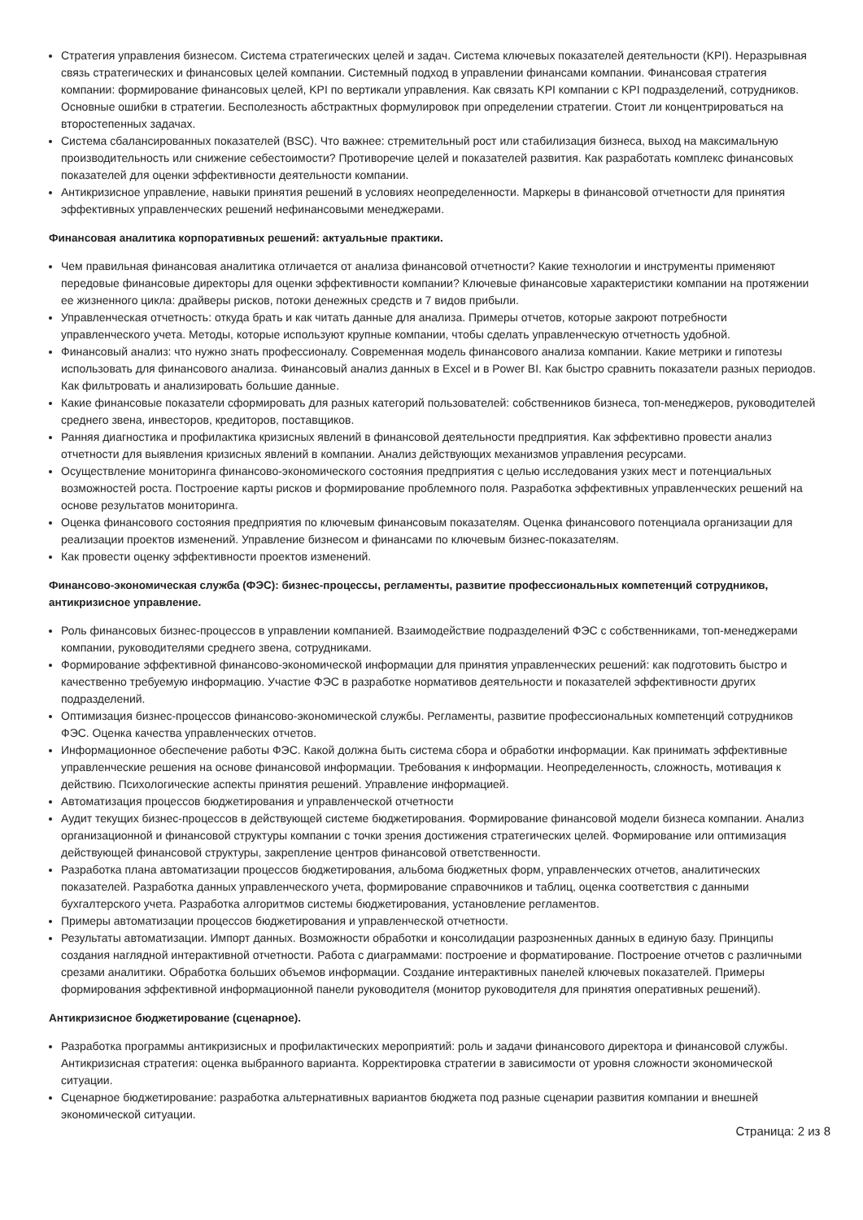Стратегия управления бизнесом. Система стратегических целей и задач. Система ключевых показателей деятельности (KPI). Неразрывная связь стратегических и финансовых целей компании. Системный подход в управлении финансами компании. Финансовая стратегия компании: формирование финансовых целей, KPI по вертикали управления. Как связать KPI компании с KPI подразделений, сотрудников. Основные ошибки в стратегии. Бесполезность абстрактных формулировок при определении стратегии. Стоит ли концентрироваться на второстепенных задачах.
Система сбалансированных показателей (BSC). Что важнее: стремительный рост или стабилизация бизнеса, выход на максимальную производительность или снижение себестоимости? Противоречие целей и показателей развития. Как разработать комплекс финансовых показателей для оценки эффективности деятельности компании.
Антикризисное управление, навыки принятия решений в условиях неопределенности. Маркеры в финансовой отчетности для принятия эффективных управленческих решений нефинансовыми менеджерами.
Финансовая аналитика корпоративных решений: актуальные практики.
Чем правильная финансовая аналитика отличается от анализа финансовой отчетности? Какие технологии и инструменты применяют передовые финансовые директоры для оценки эффективности компании? Ключевые финансовые характеристики компании на протяжении ее жизненного цикла: драйверы рисков, потоки денежных средств и 7 видов прибыли.
Управленческая отчетность: откуда брать и как читать данные для анализа. Примеры отчетов, которые закроют потребности управленческого учета. Методы, которые используют крупные компании, чтобы сделать управленческую отчетность удобной.
Финансовый анализ: что нужно знать профессионалу. Современная модель финансового анализа компании. Какие метрики и гипотезы использовать для финансового анализа. Финансовый анализ данных в Excel и в Power BI. Как быстро сравнить показатели разных периодов. Как фильтровать и анализировать большие данные.
Какие финансовые показатели сформировать для разных категорий пользователей: собственников бизнеса, топ-менеджеров, руководителей среднего звена, инвесторов, кредиторов, поставщиков.
Ранняя диагностика и профилактика кризисных явлений в финансовой деятельности предприятия. Как эффективно провести анализ отчетности для выявления кризисных явлений в компании. Анализ действующих механизмов управления ресурсами.
Осуществление мониторинга финансово-экономического состояния предприятия с целью исследования узких мест и потенциальных возможностей роста. Построение карты рисков и формирование проблемного поля. Разработка эффективных управленческих решений на основе результатов мониторинга.
Оценка финансового состояния предприятия по ключевым финансовым показателям. Оценка финансового потенциала организации для реализации проектов изменений. Управление бизнесом и финансами по ключевым бизнес-показателям.
Как провести оценку эффективности проектов изменений.
Финансово-экономическая служба (ФЭС): бизнес-процессы, регламенты, развитие профессиональных компетенций сотрудников, антикризисное управление.
Роль финансовых бизнес-процессов в управлении компанией. Взаимодействие подразделений ФЭС с собственниками, топ-менеджерами компании, руководителями среднего звена, сотрудниками.
Формирование эффективной финансово-экономической информации для принятия управленческих решений: как подготовить быстро и качественно требуемую информацию. Участие ФЭС в разработке нормативов деятельности и показателей эффективности других подразделений.
Оптимизация бизнес-процессов финансово-экономической службы. Регламенты, развитие профессиональных компетенций сотрудников ФЭС. Оценка качества управленческих отчетов.
Информационное обеспечение работы ФЭС. Какой должна быть система сбора и обработки информации. Как принимать эффективные управленческие решения на основе финансовой информации. Требования к информации. Неопределенность, сложность, мотивация к действию. Психологические аспекты принятия решений. Управление информацией.
Автоматизация процессов бюджетирования и управленческой отчетности
Аудит текущих бизнес-процессов в действующей системе бюджетирования. Формирование финансовой модели бизнеса компании. Анализ организационной и финансовой структуры компании с точки зрения достижения стратегических целей. Формирование или оптимизация действующей финансовой структуры, закрепление центров финансовой ответственности.
Разработка плана автоматизации процессов бюджетирования, альбома бюджетных форм, управленческих отчетов, аналитических показателей. Разработка данных управленческого учета, формирование справочников и таблиц, оценка соответствия с данными бухгалтерского учета. Разработка алгоритмов системы бюджетирования, установление регламентов.
Примеры автоматизации процессов бюджетирования и управленческой отчетности.
Результаты автоматизации. Импорт данных. Возможности обработки и консолидации разрозненных данных в единую базу. Принципы создания наглядной интерактивной отчетности. Работа с диаграммами: построение и форматирование. Построение отчетов с различными срезами аналитики. Обработка больших объемов информации. Создание интерактивных панелей ключевых показателей. Примеры формирования эффективной информационной панели руководителя (монитор руководителя для принятия оперативных решений).
Антикризисное бюджетирование (сценарное).
Разработка программы антикризисных и профилактических мероприятий: роль и задачи финансового директора и финансовой службы. Антикризисная стратегия: оценка выбранного варианта. Корректировка стратегии в зависимости от уровня сложности экономической ситуации.
Сценарное бюджетирование: разработка альтернативных вариантов бюджета под разные сценарии развития компании и внешней экономической ситуации.
Страница: 2 из 8